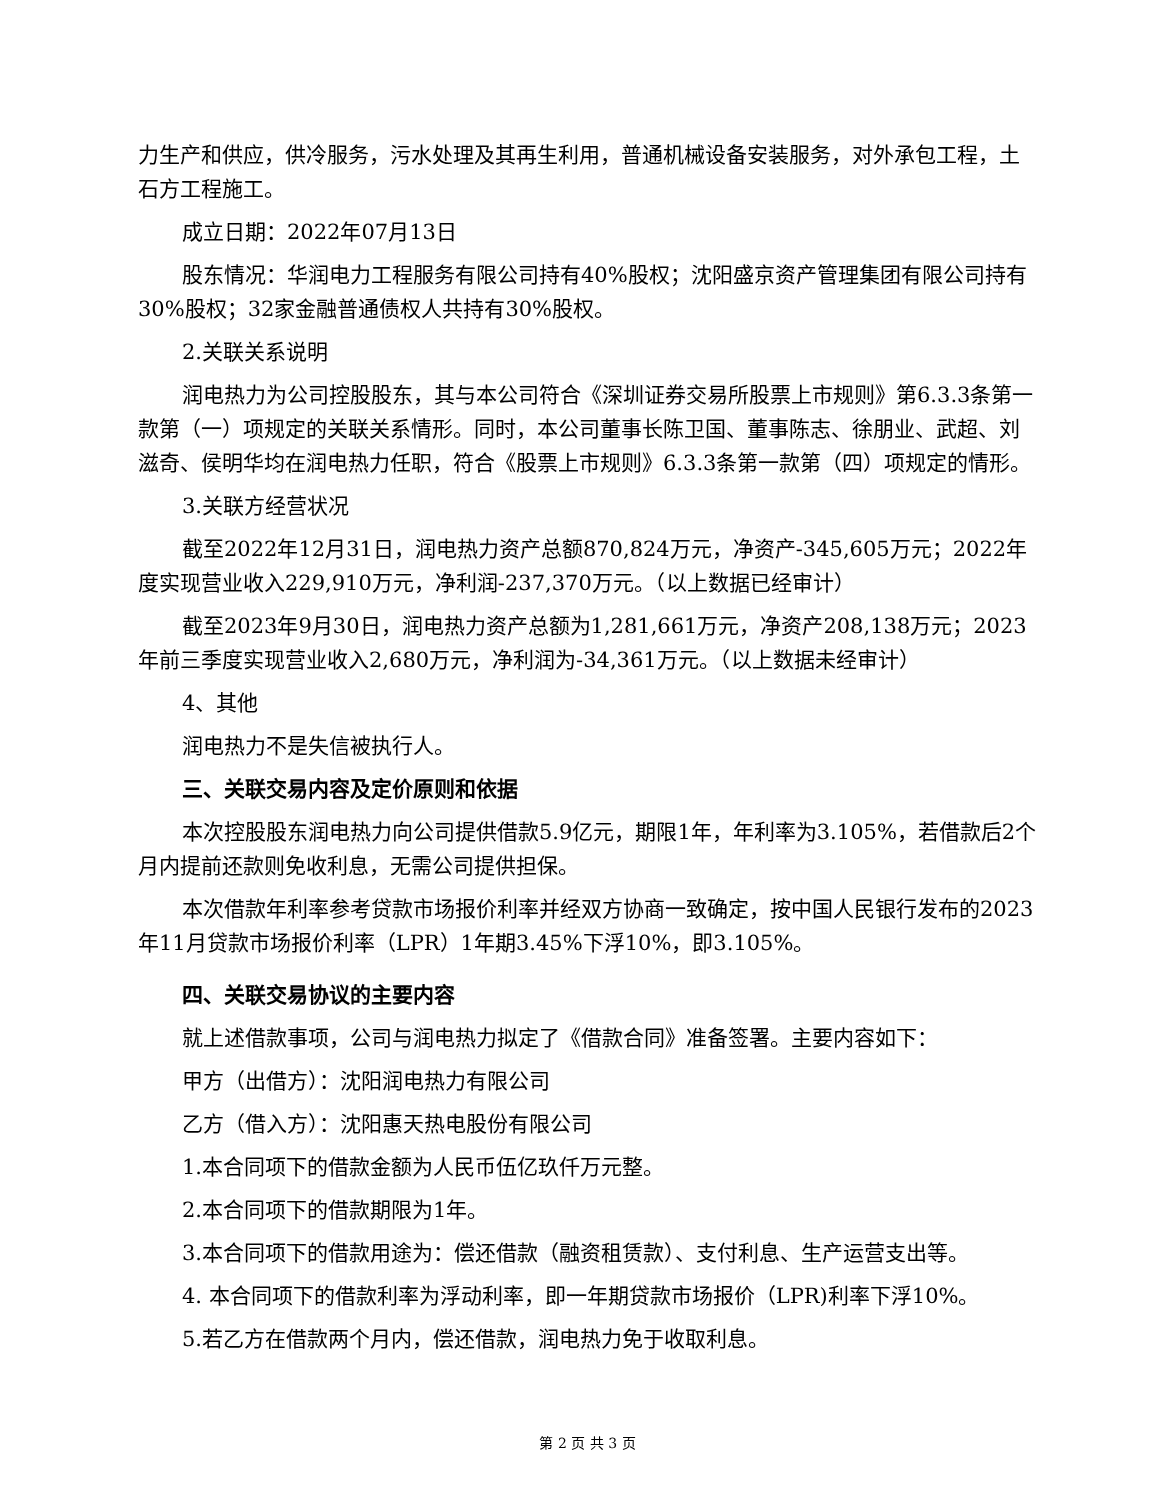力生产和供应，供冷服务，污水处理及其再生利用，普通机械设备安装服务，对外承包工程，土石方工程施工。
成立日期：2022年07月13日
股东情况：华润电力工程服务有限公司持有40%股权；沈阳盛京资产管理集团有限公司持有30%股权；32家金融普通债权人共持有30%股权。
2.关联关系说明
润电热力为公司控股股东，其与本公司符合《深圳证券交易所股票上市规则》第6.3.3条第一款第（一）项规定的关联关系情形。同时，本公司董事长陈卫国、董事陈志、徐朋业、武超、刘滋奇、侯明华均在润电热力任职，符合《股票上市规则》6.3.3条第一款第（四）项规定的情形。
3.关联方经营状况
截至2022年12月31日，润电热力资产总额870,824万元，净资产-345,605万元；2022年度实现营业收入229,910万元，净利润-237,370万元。（以上数据已经审计）
截至2023年9月30日，润电热力资产总额为1,281,661万元，净资产208,138万元；2023年前三季度实现营业收入2,680万元，净利润为-34,361万元。（以上数据未经审计）
4、其他
润电热力不是失信被执行人。
三、关联交易内容及定价原则和依据
本次控股股东润电热力向公司提供借款5.9亿元，期限1年，年利率为3.105%，若借款后2个月内提前还款则免收利息，无需公司提供担保。
本次借款年利率参考贷款市场报价利率并经双方协商一致确定，按中国人民银行发布的2023年11月贷款市场报价利率（LPR）1年期3.45%下浮10%，即3.105%。
四、关联交易协议的主要内容
就上述借款事项，公司与润电热力拟定了《借款合同》准备签署。主要内容如下：
甲方（出借方）：沈阳润电热力有限公司
乙方（借入方）：沈阳惠天热电股份有限公司
1.本合同项下的借款金额为人民币伍亿玖仟万元整。
2.本合同项下的借款期限为1年。
3.本合同项下的借款用途为：偿还借款（融资租赁款）、支付利息、生产运营支出等。
4. 本合同项下的借款利率为浮动利率，即一年期贷款市场报价（LPR)利率下浮10%。
5.若乙方在借款两个月内，偿还借款，润电热力免于收取利息。
第 2 页 共 3 页